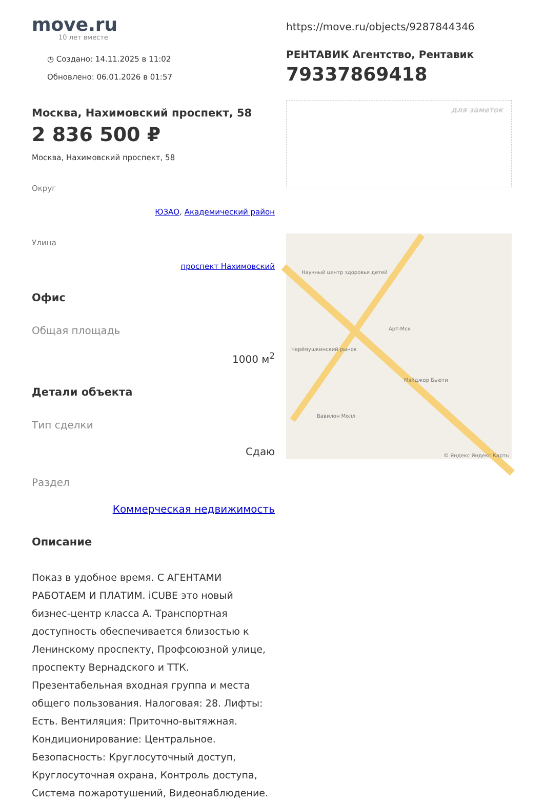move.ru
10 лет вместе
◷ Создано: 14.11.2025 в 11:02
Обновлено: 06.01.2026 в 01:57
Москва, Нахимовский проспект, 58
2 836 500 ₽
Москва, Нахимовский проспект, 58
Округ
ЮЗАО, Академический район
Улица
проспект Нахимовский
Офис
Общая площадь
1000 м<sup>2</sup>
Детали объекта
Тип сделки
Сдаю
Раздел
Коммерческая недвижимость
Описание
Показ в удобное время. С АГЕНТАМИ РАБОТАЕМ И ПЛАТИМ. iCUBE это новый бизнес-центр класса А. Транспортная доступность обеспечивается близостью к Ленинскому проспекту, Профсоюзной улице, проспекту Вернадского и ТТК. Презентабельная входная группа и места общего пользования. Налоговая: 28. Лифты: Есть. Вентиляция: Приточно-вытяжная. Кондиционирование: Центральное. Безопасность: Круглосуточный доступ, Круглосуточная охрана, Контроль доступа, Система пожаротушений, Видеонаблюдение.
https://move.ru/objects/9287844346
РЕНТАВИК Агентство, Рентавик
79337869418
для заметок
Научный центр здоровья детей
Арт-Мск
Черёмушкинский рынок
Вавилон Молл
Мэйджор Бьюти
© Яндекс Яндекс Карты